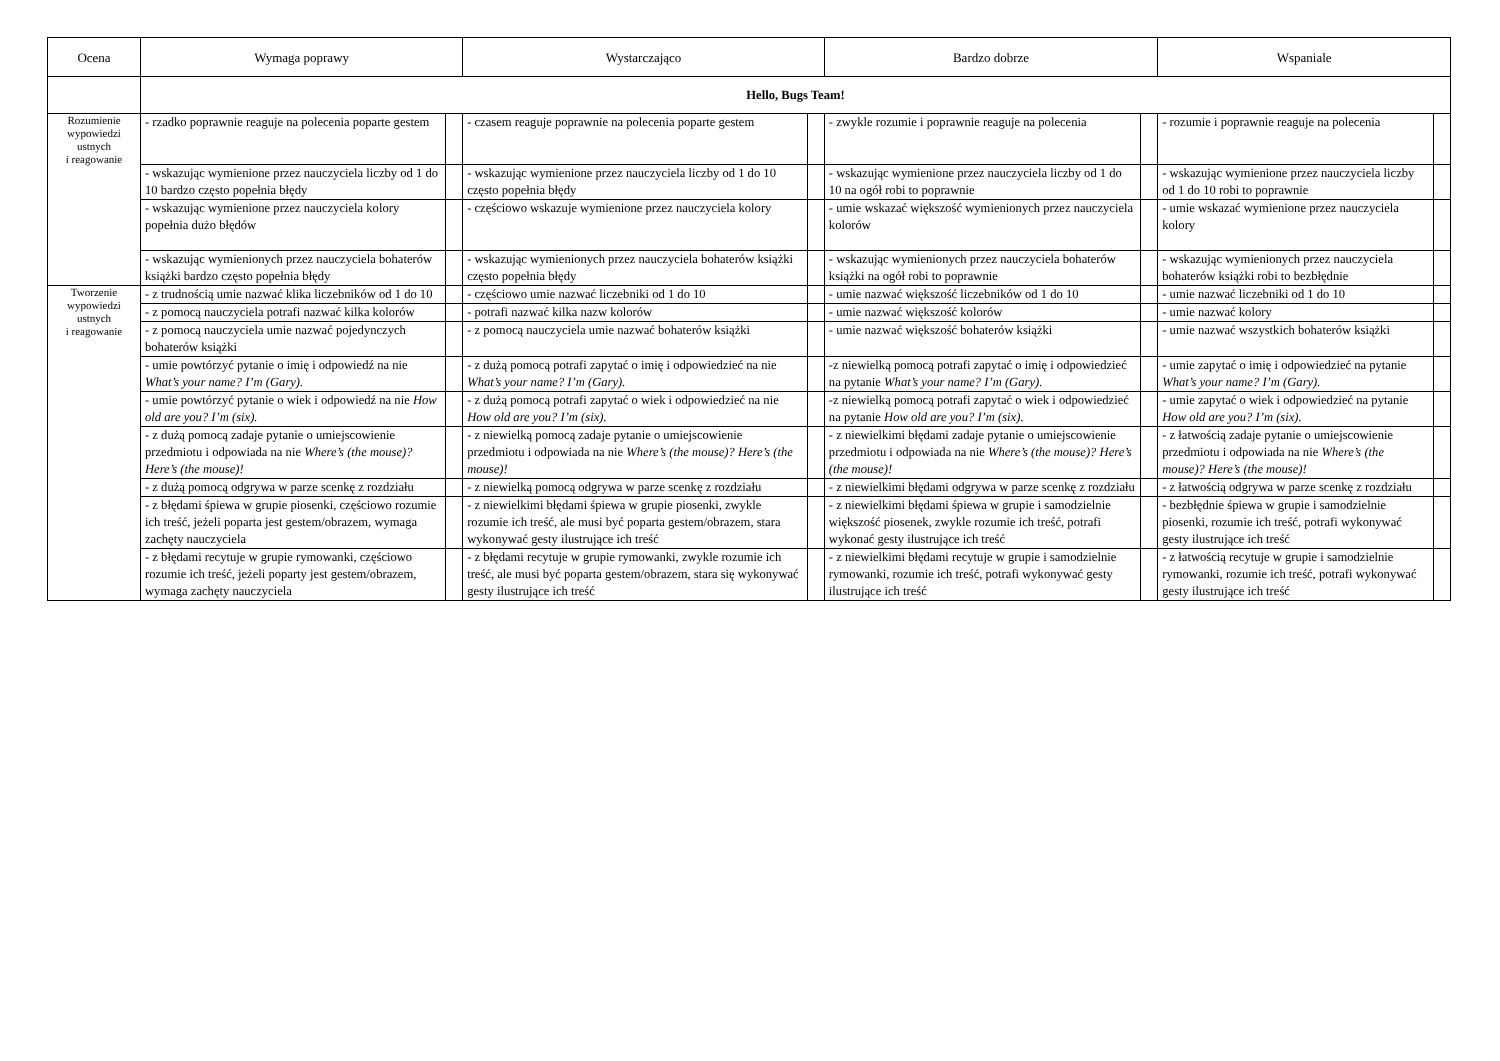| Ocena | Wymaga poprawy | | Wystarczająco | | Bardzo dobrze | | Wspaniale | |
| --- | --- | --- | --- | --- | --- | --- | --- | --- |
| | Hello, Bugs Team! | | | | | | | |
| Rozumienie wypowiedzi ustnych i reagowanie | - rzadko poprawnie reaguje na polecenia poparte gestem | | - czasem reaguje poprawnie na polecenia poparte gestem | | - zwykle rozumie i poprawnie reaguje na polecenia | | - rozumie i poprawnie reaguje na polecenia | |
| | - wskazując wymienione przez nauczyciela liczby od 1 do 10 bardzo często popełnia błędy | | - wskazując wymienione przez nauczyciela liczby od 1 do 10 często popełnia błędy | | - wskazując wymienione przez nauczyciela liczby od 1 do 10 na ogół robi to poprawnie | | - wskazując wymienione przez nauczyciela liczby od 1 do 10 robi to poprawnie | |
| | - wskazując wymienione przez nauczyciela kolory popełnia dużo błędów | | - częściowo wskazuje wymienione przez nauczyciela kolory | | - umie wskazać większość wymienionych przez nauczyciela kolorów | | - umie wskazać wymienione przez nauczyciela kolory | |
| | - wskazując wymienionych przez nauczyciela bohaterów książki bardzo często popełnia błędy | | - wskazując wymienionych przez nauczyciela bohaterów książki często popełnia błędy | | - wskazując wymienionych przez nauczyciela bohaterów książki na ogół robi to poprawnie | | - wskazując wymienionych przez nauczyciela bohaterów książki robi to bezbłędnie | |
| Tworzenie wypowiedzi ustnych i reagowanie | - z trudnością umie nazwać klika liczebników od 1 do 10 | | - częściowo umie nazwać liczebniki od 1 do 10 | | - umie nazwać większość liczebników od 1 do 10 | | - umie nazwać liczebniki od 1 do 10 | |
| | - z pomocą nauczyciela potrafi nazwać kilka kolorów | | - potrafi nazwać kilka nazw kolorów | | - umie nazwać większość kolorów | | - umie nazwać kolory | |
| | - z pomocą nauczyciela umie nazwać pojedynczych bohaterów książki | | - z pomocą nauczyciela umie nazwać bohaterów książki | | - umie nazwać większość bohaterów książki | | - umie nazwać wszystkich bohaterów książki | |
| | - umie powtórzyć pytanie o imię i odpowiedź na nie What’s your name? I’m (Gary). | | - z dużą pomocą potrafi zapytać o imię i odpowiedzieć na nie What’s your name? I’m (Gary). | | -z niewielką pomocą potrafi zapytać o imię i odpowiedzieć na pytanie What’s your name? I’m (Gary). | | - umie zapytać o imię i odpowiedzieć na pytanie What’s your name? I’m (Gary). | |
| | - umie powtórzyć pytanie o wiek i odpowiedź na nie How old are you? I’m (six). | | - z dużą pomocą potrafi zapytać o wiek i odpowiedzieć na nie How old are you? I’m (six). | | -z niewielką pomocą potrafi zapytać o wiek i odpowiedzieć na pytanie How old are you? I’m (six). | | - umie zapytać o wiek i odpowiedzieć na pytanie How old are you? I’m (six). | |
| | - z dużą pomocą zadaje pytanie o umiejscowienie przedmiotu i odpowiada na nie Where’s (the mouse)? Here’s (the mouse)! | | - z niewielką pomocą zadaje pytanie o umiejscowienie przedmiotu i odpowiada na nie Where’s (the mouse)? Here’s (the mouse)! | | - z niewielkimi błędami zadaje pytanie o umiejscowienie przedmiotu i odpowiada na nie Where’s (the mouse)? Here’s (the mouse)! | | - z łatwością zadaje pytanie o umiejscowienie przedmiotu i odpowiada na nie Where’s (the mouse)? Here’s (the mouse)! | |
| | - z dużą pomocą odgrywa w parze scenkę z rozdziału | | - z niewielką pomocą odgrywa w parze scenkę z rozdziału | | - z niewielkimi błędami odgrywa w parze scenkę z rozdziału | | - z łatwością odgrywa w parze scenkę z rozdziału | |
| | - z błędami śpiewa w grupie piosenki, częściowo rozumie ich treść, jeżeli poparta jest gestem/obrazem, wymaga zachęty nauczyciela | | - z niewielkimi błędami śpiewa w grupie piosenki, zwykle rozumie ich treść, ale musi być poparta gestem/obrazem, stara wykonywać gesty ilustrujące ich treść | | - z niewielkimi błędami śpiewa w grupie i samodzielnie większość piosenek, zwykle rozumie ich treść, potrafi wykonać gesty ilustrujące ich treść | | - bezbłędnie śpiewa w grupie i samodzielnie piosenki, rozumie ich treść, potrafi wykonywać gesty ilustrujące ich treść | |
| | - z błędami recytuje w grupie rymowanki, częściowo rozumie ich treść, jeżeli poparty jest gestem/obrazem, wymaga zachęty nauczyciela | | - z błędami recytuje w grupie rymowanki, zwykle rozumie ich treść, ale musi być poparta gestem/obrazem, stara się wykonywać gesty ilustrujące ich treść | | - z niewielkimi błędami recytuje w grupie i samodzielnie rymowanki, rozumie ich treść, potrafi wykonywać gesty ilustrujące ich treść | | - z łatwością recytuje w grupie i samodzielnie rymowanki, rozumie ich treść, potrafi wykonywać gesty ilustrujące ich treść | |